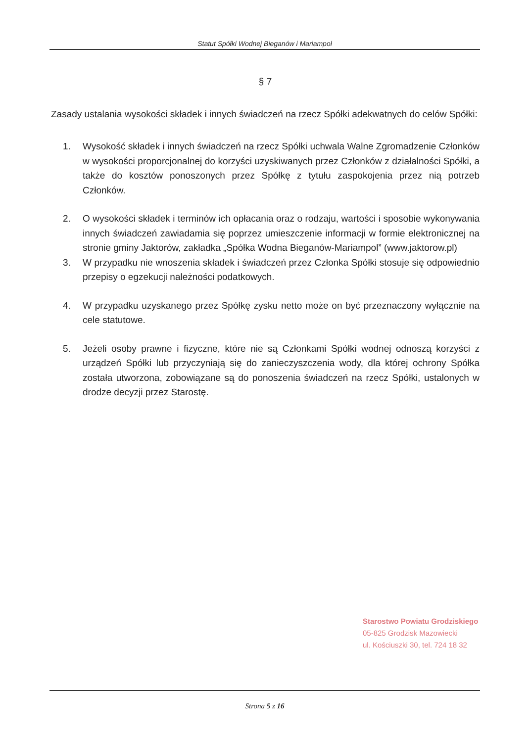Statut Spółki Wodnej Bieganów i Mariampol
§ 7
Zasady ustalania wysokości składek i innych świadczeń na rzecz Spółki adekwatnych do celów Spółki:
1. Wysokość składek i innych świadczeń na rzecz Spółki uchwala Walne Zgromadzenie Członków w wysokości proporcjonalnej do korzyści uzyskiwanych przez Członków z działalności Spółki, a także do kosztów ponoszonych przez Spółkę z tytułu zaspokojenia przez nią potrzeb Członków.
2. O wysokości składek i terminów ich opłacania oraz o rodzaju, wartości i sposobie wykonywania innych świadczeń zawiadamia się poprzez umieszczenie informacji w formie elektronicznej na stronie gminy Jaktorów, zakładka „Spółka Wodna Bieganów-Mariampol” (www.jaktorow.pl)
3. W przypadku nie wnoszenia składek i świadczeń przez Członka Spółki stosuje się odpowiednio przepisy o egzekucji należności podatkowych.
4. W przypadku uzyskanego przez Spółkę zysku netto może on być przeznaczony wyłącznie na cele statutowe.
5. Jeżeli osoby prawne i fizyczne, które nie są Członkami Spółki wodnej odnoszą korzyści z urządzeń Spółki lub przyczyniają się do zanieczyszczenia wody, dla której ochrony Spółka została utworzona, zobowiązane są do ponoszenia świadczeń na rzecz Spółki, ustalonych w drodze decyzji przez Starostę.
Starostwo Powiatu Grodziskiego
05-825 Grodzisk Mazowiecki
ul. Kościuszki 30, tel. 724 18 32
Strona 5 z 16